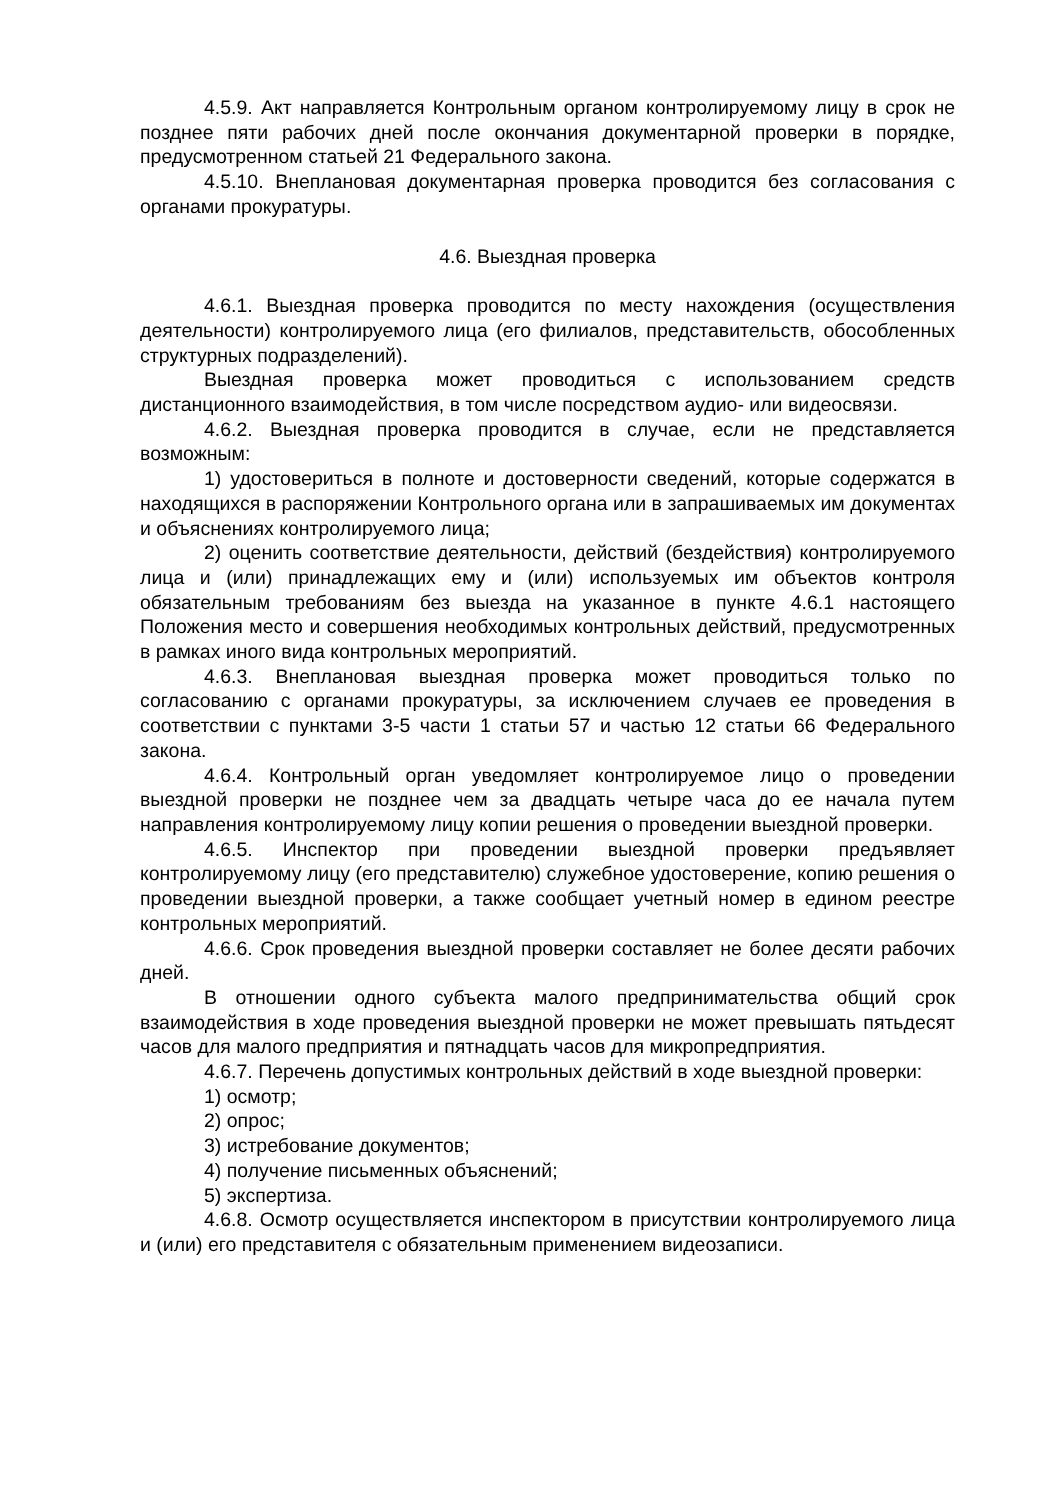4.5.9. Акт направляется Контрольным органом контролируемому лицу в срок не позднее пяти рабочих дней после окончания документарной проверки в порядке, предусмотренном статьей 21 Федерального закона.
4.5.10. Внеплановая документарная проверка проводится без согласования с органами прокуратуры.
4.6. Выездная проверка
4.6.1. Выездная проверка проводится по месту нахождения (осуществления деятельности) контролируемого лица (его филиалов, представительств, обособленных структурных подразделений).
Выездная проверка может проводиться с использованием средств дистанционного взаимодействия, в том числе посредством аудио- или видеосвязи.
4.6.2. Выездная проверка проводится в случае, если не представляется возможным:
1) удостовериться в полноте и достоверности сведений, которые содержатся в находящихся в распоряжении Контрольного органа или в запрашиваемых им документах и объяснениях контролируемого лица;
2) оценить соответствие деятельности, действий (бездействия) контролируемого лица и (или) принадлежащих ему и (или) используемых им объектов контроля обязательным требованиям без выезда на указанное в пункте 4.6.1 настоящего Положения место и совершения необходимых контрольных действий, предусмотренных в рамках иного вида контрольных мероприятий.
4.6.3. Внеплановая выездная проверка может проводиться только по согласованию с органами прокуратуры, за исключением случаев ее проведения в соответствии с пунктами 3-5 части 1 статьи 57 и частью 12 статьи 66 Федерального закона.
4.6.4. Контрольный орган уведомляет контролируемое лицо о проведении выездной проверки не позднее чем за двадцать четыре часа до ее начала путем направления контролируемому лицу копии решения о проведении выездной проверки.
4.6.5. Инспектор при проведении выездной проверки предъявляет контролируемому лицу (его представителю) служебное удостоверение, копию решения о проведении выездной проверки, а также сообщает учетный номер в едином реестре контрольных мероприятий.
4.6.6. Срок проведения выездной проверки составляет не более десяти рабочих дней.
В отношении одного субъекта малого предпринимательства общий срок взаимодействия в ходе проведения выездной проверки не может превышать пятьдесят часов для малого предприятия и пятнадцать часов для микропредприятия.
4.6.7. Перечень допустимых контрольных действий в ходе выездной проверки:
1) осмотр;
2) опрос;
3) истребование документов;
4) получение письменных объяснений;
5) экспертиза.
4.6.8. Осмотр осуществляется инспектором в присутствии контролируемого лица и (или) его представителя с обязательным применением видеозаписи.